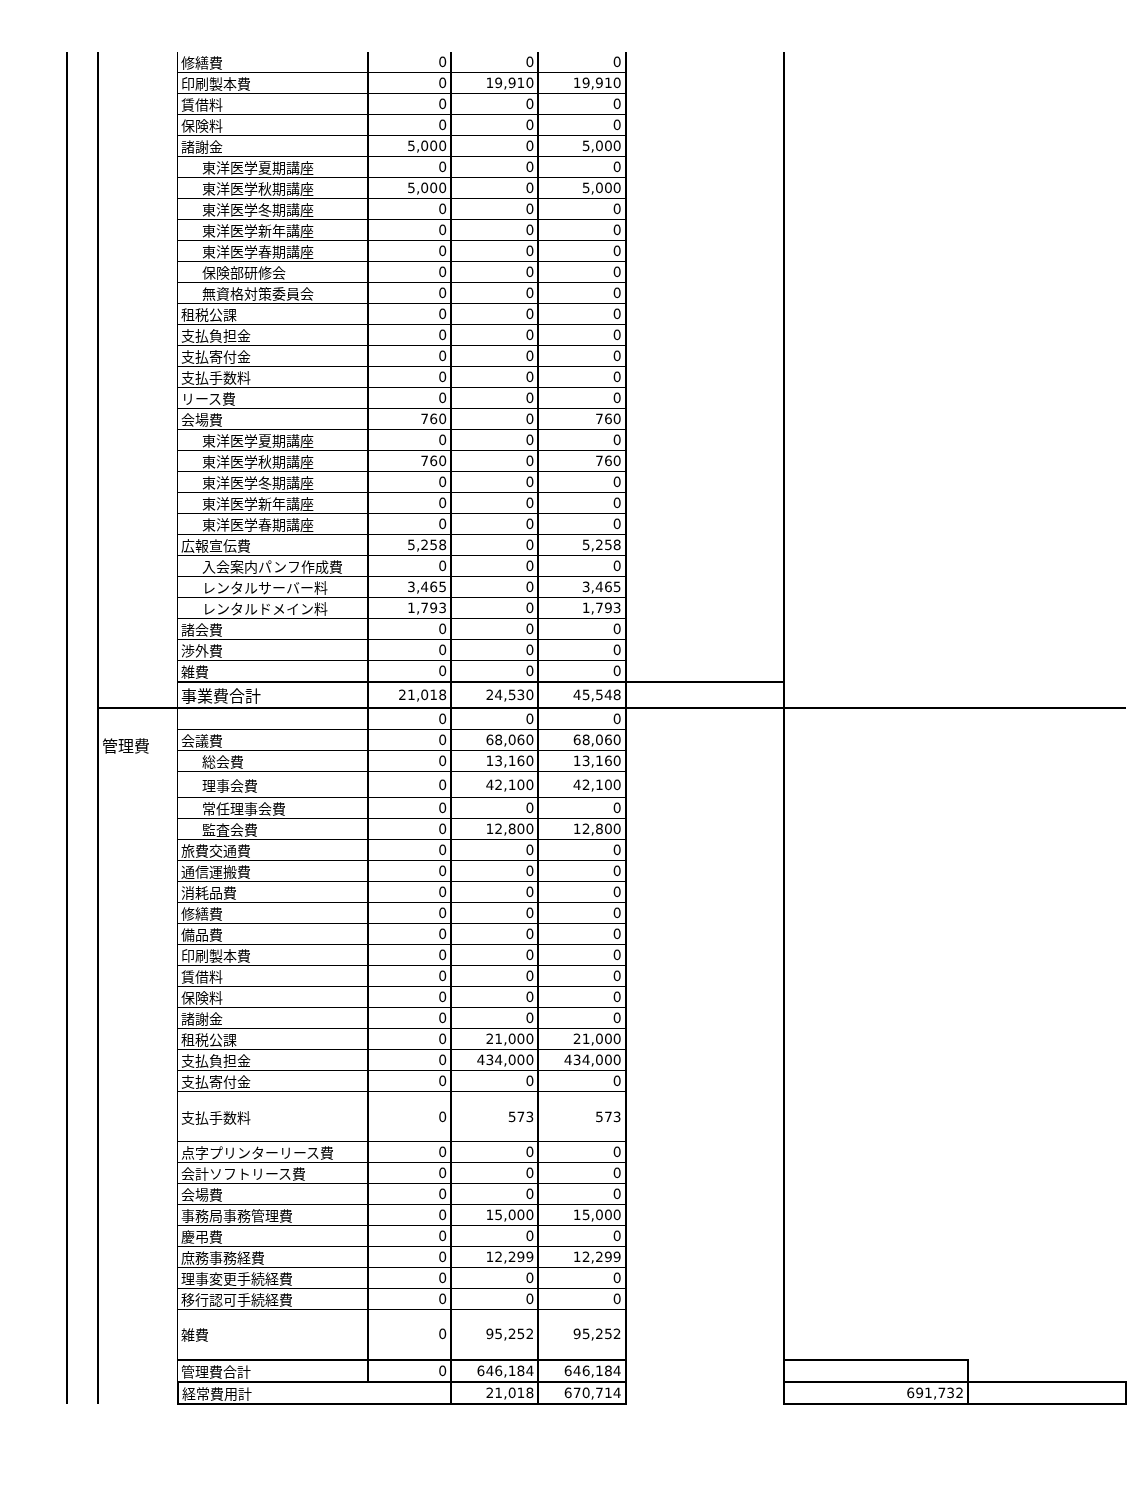| | | 修繕費 | 0 | 0 | 0 | | | |
| | | 印刷製本費 | 0 | 19,910 | 19,910 | | | |
| | | 賃借料 | 0 | 0 | 0 | | | |
| | | 保険料 | 0 | 0 | 0 | | | |
| | | 諸謝金 | 5,000 | 0 | 5,000 | | | |
| | | 東洋医学夏期講座 | 0 | 0 | 0 | | | |
| | | 東洋医学秋期講座 | 5,000 | 0 | 5,000 | | | |
| | | 東洋医学冬期講座 | 0 | 0 | 0 | | | |
| | | 東洋医学新年講座 | 0 | 0 | 0 | | | |
| | | 東洋医学春期講座 | 0 | 0 | 0 | | | |
| | | 保険部研修会 | 0 | 0 | 0 | | | |
| | | 無資格対策委員会 | 0 | 0 | 0 | | | |
| | | 租税公課 | 0 | 0 | 0 | | | |
| | | 支払負担金 | 0 | 0 | 0 | | | |
| | | 支払寄付金 | 0 | 0 | 0 | | | |
| | | 支払手数料 | 0 | 0 | 0 | | | |
| | | リース費 | 0 | 0 | 0 | | | |
| | | 会場費 | 760 | 0 | 760 | | | |
| | | 東洋医学夏期講座 | 0 | 0 | 0 | | | |
| | | 東洋医学秋期講座 | 760 | 0 | 760 | | | |
| | | 東洋医学冬期講座 | 0 | 0 | 0 | | | |
| | | 東洋医学新年講座 | 0 | 0 | 0 | | | |
| | | 東洋医学春期講座 | 0 | 0 | 0 | | | |
| | | 広報宣伝費 | 5,258 | 0 | 5,258 | | | |
| | | 入会案内パンフ作成費 | 0 | 0 | 0 | | | |
| | | レンタルサーバー料 | 3,465 | 0 | 3,465 | | | |
| | | レンタルドメイン料 | 1,793 | 0 | 1,793 | | | |
| | | 諸会費 | 0 | 0 | 0 | | | |
| | | 渉外費 | 0 | 0 | 0 | | | |
| | | 雑費 | 0 | 0 | 0 | | | |
| | | 事業費合計 | 21,018 | 24,530 | 45,548 | | | |
| | 管理費 | | 0 | 0 | 0 | | | |
| | | 会議費 | 0 | 68,060 | 68,060 | | | |
| | | 総会費 | 0 | 13,160 | 13,160 | | | |
| | | 理事会費 | 0 | 42,100 | 42,100 | | | |
| | | 常任理事会費 | 0 | 0 | 0 | | | |
| | | 監査会費 | 0 | 12,800 | 12,800 | | | |
| | | 旅費交通費 | 0 | 0 | 0 | | | |
| | | 通信運搬費 | 0 | 0 | 0 | | | |
| | | 消耗品費 | 0 | 0 | 0 | | | |
| | | 修繕費 | 0 | 0 | 0 | | | |
| | | 備品費 | 0 | 0 | 0 | | | |
| | | 印刷製本費 | 0 | 0 | 0 | | | |
| | | 賃借料 | 0 | 0 | 0 | | | |
| | | 保険料 | 0 | 0 | 0 | | | |
| | | 諸謝金 | 0 | 0 | 0 | | | |
| | | 租税公課 | 0 | 21,000 | 21,000 | | | |
| | | 支払負担金 | 0 | 434,000 | 434,000 | | | |
| | | 支払寄付金 | 0 | 0 | 0 | | | |
| | | 支払手数料 | 0 | 573 | 573 | | | |
| | | 点字プリンターリース費 | 0 | 0 | 0 | | | |
| | | 会計ソフトリース費 | 0 | 0 | 0 | | | |
| | | 会場費 | 0 | 0 | 0 | | | |
| | | 事務局事務管理費 | 0 | 15,000 | 15,000 | | | |
| | | 慶弔費 | 0 | 0 | 0 | | | |
| | | 庶務事務経費 | 0 | 12,299 | 12,299 | | | |
| | | 理事変更手続経費 | 0 | 0 | 0 | | | |
| | | 移行認可手続経費 | 0 | 0 | 0 | | | |
| | | 雑費 | 0 | 95,252 | 95,252 | | | |
| | | 管理費合計 | 0 | 646,184 | 646,184 | | | |
| | | 経常費用計 | | 21,018 | 670,714 | | 691,732 | |